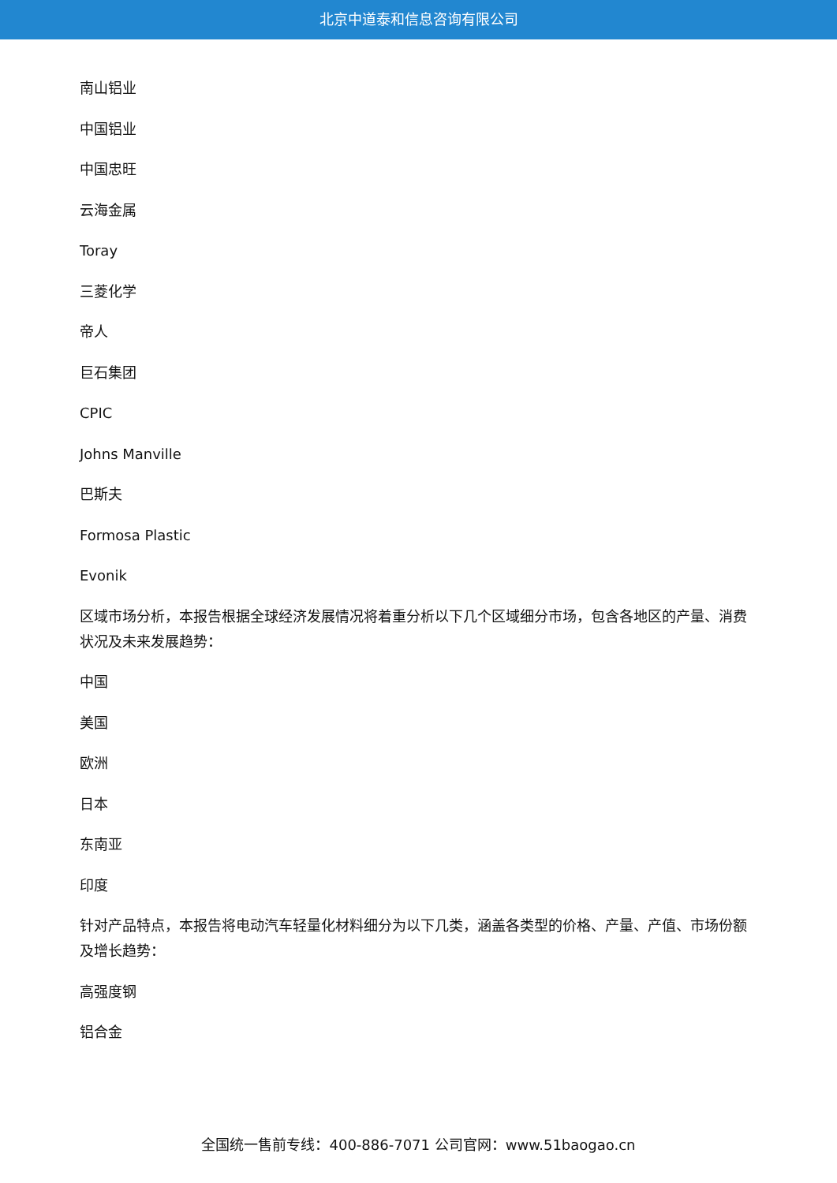北京中道泰和信息咨询有限公司
南山铝业
中国铝业
中国忠旺
云海金属
Toray
三菱化学
帝人
巨石集团
CPIC
Johns Manville
巴斯夫
Formosa Plastic
Evonik
区域市场分析，本报告根据全球经济发展情况将着重分析以下几个区域细分市场，包含各地区的产量、消费状况及未来发展趋势：
中国
美国
欧洲
日本
东南亚
印度
针对产品特点，本报告将电动汽车轻量化材料细分为以下几类，涵盖各类型的价格、产量、产值、市场份额及增长趋势：
高强度钢
铝合金
全国统一售前专线：400-886-7071 公司官网：www.51baogao.cn